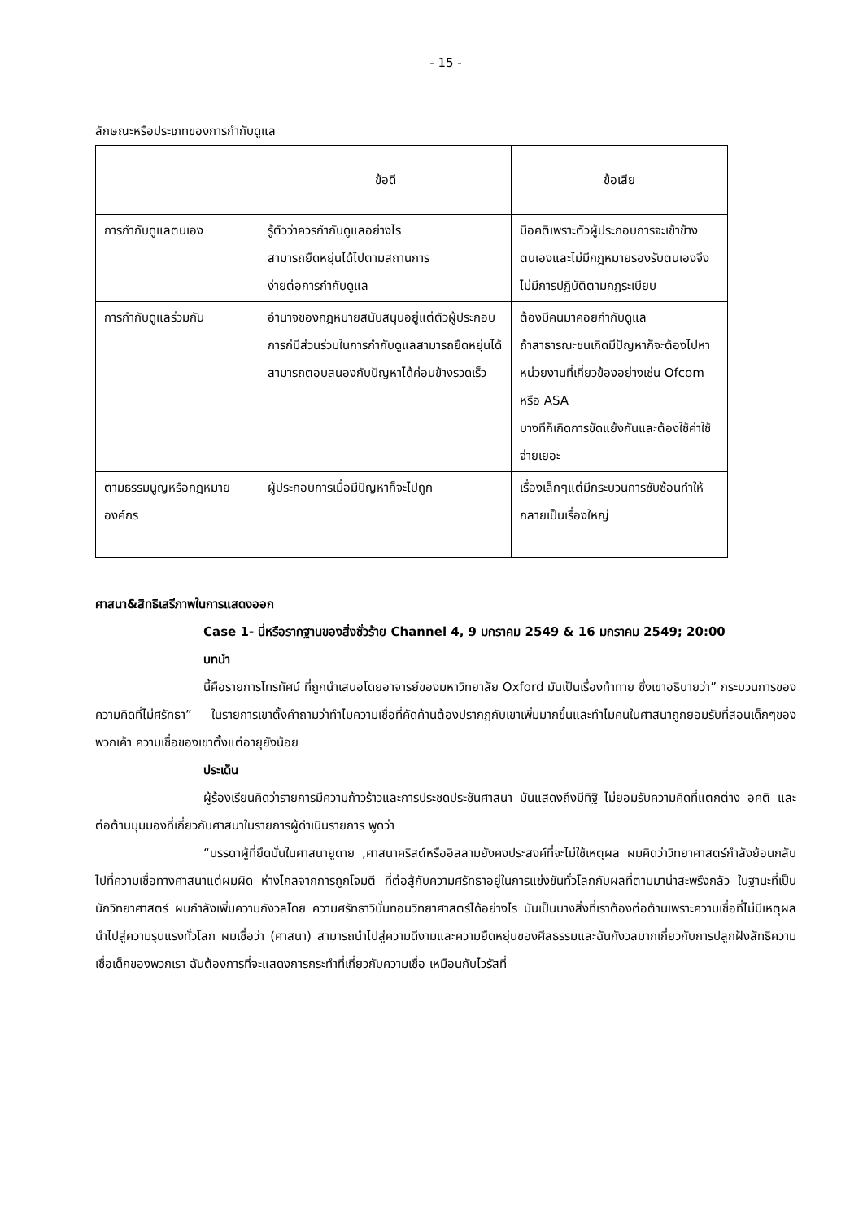- 15 -
ลักษณะหรือประเภทของการกำกับดูแล
| | ข้อดี | ข้อเสีย |
| --- | --- | --- |
| การกำกับดูแลตนเอง | รู้ตัวว่าควรกำกับดูแลอย่างไร สามารถยืดหยุ่นได้ไปตามสถานการ ง่ายต่อการกำกับดูแล | มีอคติเพราะตัวผู้ประกอบการจะเข้าข้างตนเองและไม่มีกฎหมายรองรับตนเองจึงไม่มีการปฏิบัติตามกฎระเบียบ |
| การกำกับดูแลร่วมกัน | อำนาจของกฎหมายสนับสนุนอยู่แต่ตัวผู้ประกอบการก่มีส่วนร่วมในการกำกับดูแลสามารถยืดหยุ่นได้ สามารถตอบสนองกับปัญหาได้ค่อนข้างรวดเร็ว | ต้องมีคนมาคอยกำกับดูแล ถ้าสาธารณะชนเกิดมีปัญหาก็จะต้องไปหาหน่วยงานที่เกี่ยวข้องอย่างเช่น Ofcom หรือ ASA บางทีก็เกิดการขัดแย้งกันและต้องใช้ค่าใช้จ่ายเยอะ |
| ตามธรรมนูญหรือกฎหมายองค์กร | ผู้ประกอบการเมื่อมีปัญหาก็จะไปถูก | เรื่องเล็กๆแต่มีกระบวนการซับซ้อนทำให้กลายเป็นเรื่องใหญ่ |
ศาสนา&สิทธิเสรีภาพในการแสดงออก
Case 1- นี่หรือรากฐานของสิ่งชั่วร้าย Channel 4, 9 มกราคม 2549 & 16 มกราคม 2549; 20:00
บทนำ
นี้คือรายการโทรทัศน์ ที่ถูกนำเสนอโดยอาจารย์ของมหาวิทยาลัย Oxford มันเป็นเรื่องท้าทาย ซึ่งเขาอธิบายว่า” กระบวนการของความคิดที่ไม่ศรัทธา” ในรายการเขาตั้งคำถามว่าทำไมความเชื่อที่คัดค้านต้องปรากฎกับเขาเพิ่มมากขึ้นและทำไมคนในศาสนาถูกยอมรับที่สอนเด็กๆของพวกเค้า ความเชื่อของเขาตั้งแต่อายุยังน้อย
ประเด็น
ผู้ร้องเรียนคิดว่ารายการมีความก้าวร้าวและการประชดประชันศาสนา มันแสดงถึงมีทิฐิ ไม่ยอมรับความคิดที่แตกต่าง อคติ และต่อต้านมุมมองที่เกี่ยวกับศาสนาในรายการผู้ดำเนินรายการ พูดว่า
“บรรดาผู้ที่ยึดมั่นในศาสนายูดาย ,ศาสนาคริสต์หรืออิสลามยังคงประสงค์ที่จะไม่ใช้เหตุผล ผมคิดว่าวิทยาศาสตร์กำลังย้อนกลับไปที่ความเชื่อทางศาสนาแต่ผมผิด ห่างไกลจากการถูกโจมตี ที่ต่อสู้กับความศรัทธาอยู่ในการแข่งขันทั่วโลกกับผลที่ตามมาน่าสะพรึงกลัว ในฐานะที่เป็นนักวิทยาศาสตร์ ผมกำลังเพิ่มความกังวลโดย ความศรัทธาวิบั่นทอนวิทยาศาสตร์ได้อย่างไร มันเป็นบางสิ่งที่เราต้องต่อต้านเพราะความเชื่อที่ไม่มีเหตุผลนำไปสู่ความรุนแรงทั่วโลก ผมเชื่อว่า (ศาสนา) สามารถนำไปสู่ความดีงามและความยืดหยุ่นของศีลธรรมและฉันกังวลมากเกี่ยวกับการปลูกฝังลัทธิความเชื่อเด็กของพวกเรา ฉันต้องการที่จะแสดงการกระทำที่เกี่ยวกับความเชื่อ เหมือนกับไวรัสที่